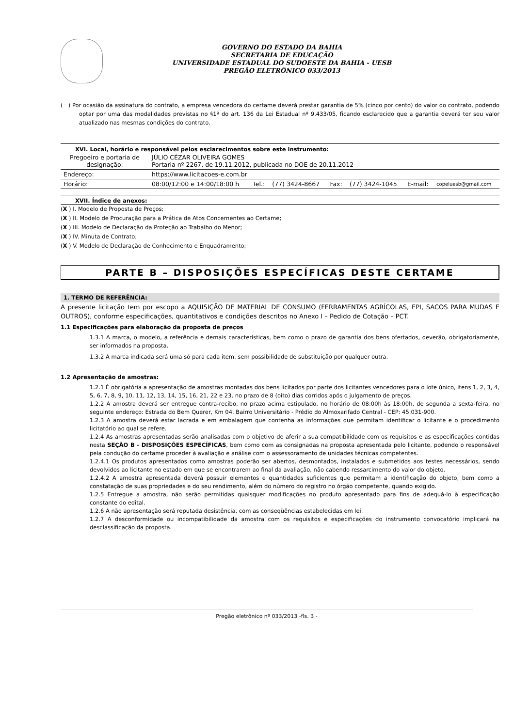GOVERNO DO ESTADO DA BAHIA
SECRETARIA DE EDUCAÇÃO
UNIVERSIDADE ESTADUAL DO SUDOESTE DA BAHIA - UESB
PREGÃO ELETRÔNICO 033/2013
( ) Por ocasião da assinatura do contrato, a empresa vencedora do certame deverá prestar garantia de 5% (cinco por cento) do valor do contrato, podendo optar por uma das modalidades previstas no §1º do art. 136 da Lei Estadual nº 9.433/05, ficando esclarecido que a garantia deverá ter seu valor atualizado nas mesmas condições do contrato.
XVI. Local, horário e responsável pelos esclarecimentos sobre este instrumento:
| Pregoeiro e portaria de designação: | JÚLIO CÉZAR OLIVEIRA GOMES Portaria nº 2267, de 19.11.2012, publicada no DOE de 20.11.2012 | | | | | | |
| Endereço: | https://www.licitacoes-e.com.br | | | | | | |
| Horário: | 08:00/12:00 e 14:00/18:00 h | Tel.: | (77) 3424-8667 | Fax: | (77) 3424-1045 | E-mail: | copeluesb@gmail.com |
XVII. Índice de anexos:
(X ) I. Modelo de Proposta de Preços;
(X ) II. Modelo de Procuração para a Prática de Atos Concernentes ao Certame;
(X ) III. Modelo de Declaração da Proteção ao Trabalho do Menor;
(X ) IV. Minuta de Contrato;
(X ) V. Modelo de Declaração de Conhecimento e Enquadramento;
PARTE B – DISPOSIÇÕES ESPECÍFICAS DESTE CERTAME
1. TERMO DE REFERÊNCIA:
A presente licitação tem por escopo a AQUISIÇÃO DE MATERIAL DE CONSUMO (FERRAMENTAS AGRÍCOLAS, EPI, SACOS PARA MUDAS E OUTROS), conforme especificações, quantitativos e condições descritos no Anexo I – Pedido de Cotação – PCT.
1.1 Especificações para elaboração da proposta de preços
1.3.1 A marca, o modelo, a referência e demais características, bem como o prazo de garantia dos bens ofertados, deverão, obrigatoriamente, ser informados na proposta.
1.3.2 A marca indicada será uma só para cada item, sem possibilidade de substituição por qualquer outra.
1.2 Apresentação de amostras:
1.2.1 É obrigatória a apresentação de amostras montadas dos bens licitados por parte dos licitantes vencedores para o lote único, itens 1, 2, 3, 4, 5, 6, 7, 8, 9, 10, 11, 12, 13, 14, 15, 16, 21, 22 e 23, no prazo de 8 (oito) dias corridos após o julgamento de preços.
1.2.2 A amostra deverá ser entregue contra-recibo, no prazo acima estipulado, no horário de 08:00h às 18:00h, de segunda a sexta-feira, no seguinte endereço: Estrada do Bem Querer, Km 04. Bairro Universitário - Prédio do Almoxarifado Central - CEP: 45.031-900.
1.2.3 A amostra deverá estar lacrada e em embalagem que contenha as informações que permitam identificar o licitante e o procedimento licitatório ao qual se refere.
1.2.4 As amostras apresentadas serão analisadas com o objetivo de aferir a sua compatibilidade com os requisitos e as especificações contidas nesta SEÇÃO B - DISPOSIÇÕES ESPECÍFICAS, bem como com as consignadas na proposta apresentada pelo licitante, podendo o responsável pela condução do certame proceder à avaliação e análise com o assessoramento de unidades técnicas competentes.
1.2.4.1 Os produtos apresentados como amostras poderão ser abertos, desmontados, instalados e submetidos aos testes necessários, sendo devolvidos ao licitante no estado em que se encontrarem ao final da avaliação, não cabendo ressarcimento do valor do objeto.
1.2.4.2 A amostra apresentada deverá possuir elementos e quantidades suficientes que permitam a identificação do objeto, bem como a constatação de suas propriedades e do seu rendimento, além do número do registro no órgão competente, quando exigido.
1.2.5 Entregue a amostra, não serão permitidas quaisquer modificações no produto apresentado para fins de adequá-lo à especificação constante do edital.
1.2.6 A não apresentação será reputada desistência, com as conseqüências estabelecidas em lei.
1.2.7 A desconformidade ou incompatibilidade da amostra com os requisitos e especificações do instrumento convocatório implicará na desclassificação da proposta.
Pregão eletrônico nº 033/2013 -fls. 3 -